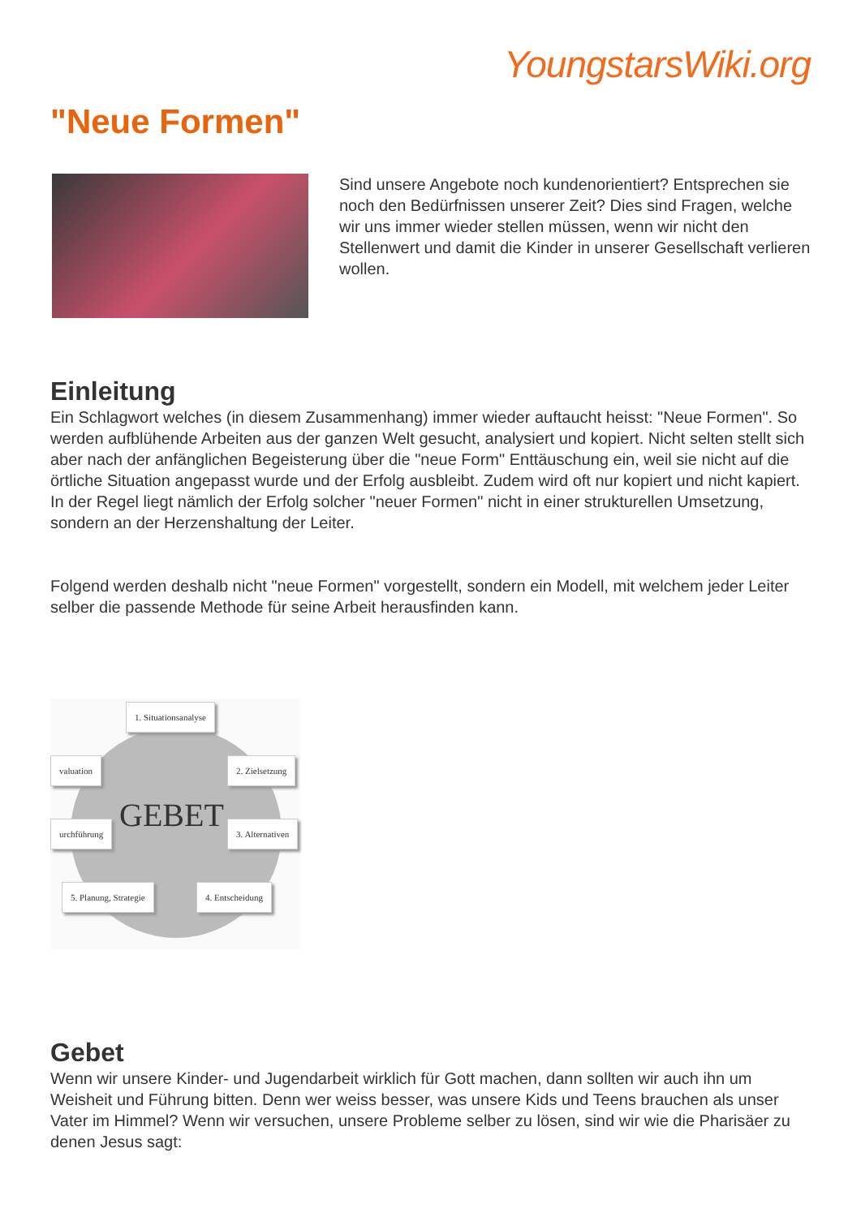YoungstarsWiki.org
"Neue Formen"
Sind unsere Angebote noch kundenorientiert? Entsprechen sie noch den Bedürfnissen unserer Zeit? Dies sind Fragen, welche wir uns immer wieder stellen müssen, wenn wir nicht den Stellenwert und damit die Kinder in unserer Gesellschaft verlieren wollen.
Einleitung
Ein Schlagwort welches (in diesem Zusammenhang) immer wieder auftaucht heisst: "Neue Formen". So werden aufblühende Arbeiten aus der ganzen Welt gesucht, analysiert und kopiert. Nicht selten stellt sich aber nach der anfänglichen Begeisterung über die "neue Form" Enttäuschung ein, weil sie nicht auf die örtliche Situation angepasst wurde und der Erfolg ausbleibt. Zudem wird oft nur kopiert und nicht kapiert. In der Regel liegt nämlich der Erfolg solcher "neuer Formen" nicht in einer strukturellen Umsetzung, sondern an der Herzenshaltung der Leiter.
Folgend werden deshalb nicht "neue Formen" vorgestellt, sondern ein Modell, mit welchem jeder Leiter selber die passende Methode für seine Arbeit herausfinden kann.
1. Situationsanalyse
valuation 2. Zielsetzung
GEBET
urchführung 3. Alternativen
5. Planung, Strategie 4. Entscheidung
Gebet
Wenn wir unsere Kinder- und Jugendarbeit wirklich für Gott machen, dann sollten wir auch ihn um Weisheit und Führung bitten. Denn wer weiss besser, was unsere Kids und Teens brauchen als unser Vater im Himmel? Wenn wir versuchen, unsere Probleme selber zu lösen, sind wir wie die Pharisäer zu denen Jesus sagt: